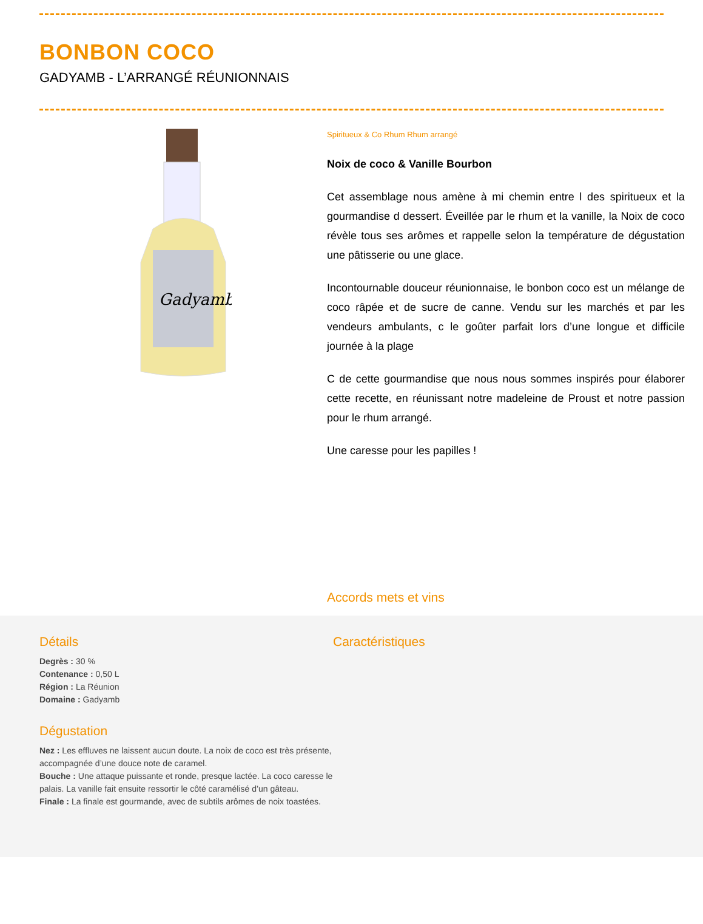BONBON COCO
GADYAMB - L’ARRANGÉ RÉUNIONNAIS
Gadyamb
Spiritueux & Co Rhum Rhum arrangé
Noix de coco & Vanille Bourbon
Cet assemblage nous amène à mi chemin entre l des spiritueux et la gourmandise d dessert. Éveillée par le rhum et la vanille, la Noix de coco révèle tous ses arômes et rappelle selon la température de dégustation une pâtisserie ou une glace.
Incontournable douceur réunionnaise, le bonbon coco est un mélange de coco râpée et de sucre de canne. Vendu sur les marchés et par les vendeurs ambulants, c le goûter parfait lors d’une longue et difficile journée à la plage
C de cette gourmandise que nous nous sommes inspirés pour élaborer cette recette, en réunissant notre madeleine de Proust et notre passion pour le rhum arrangé.
Une caresse pour les papilles !
Accords mets et vins
Détails
Degrès : 30 %
Contenance : 0,50 L
Région : La Réunion
Domaine : Gadyamb
Dégustation
Nez : Les effluves ne laissent aucun doute. La noix de coco est très présente, accompagnée d’une douce note de caramel.
Bouche : Une attaque puissante et ronde, presque lactée. La coco caresse le palais. La vanille fait ensuite ressortir le côté caramélisé d’un gâteau.
Finale : La finale est gourmande, avec de subtils arômes de noix toastées.
Caractéristiques